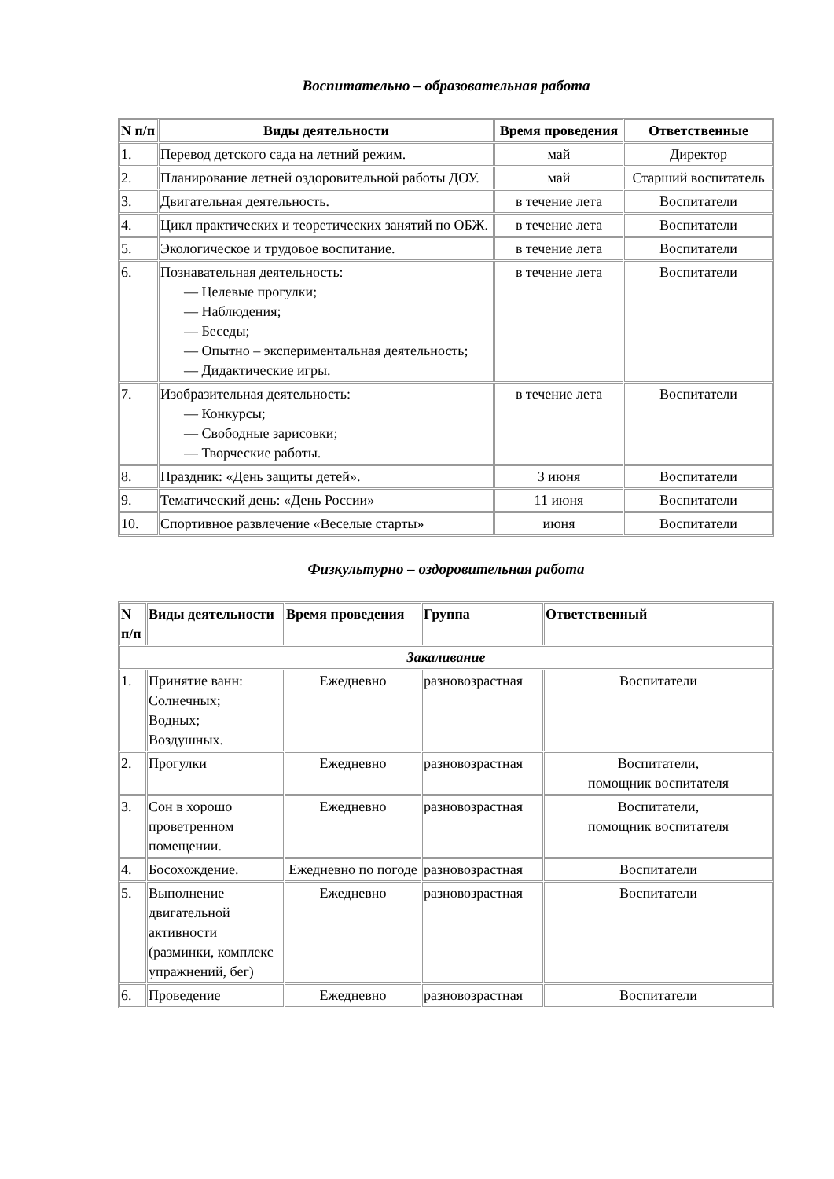Воспитательно – образовательная работа
| N п/п | Виды деятельности | Время проведения | Ответственные |
| --- | --- | --- | --- |
| 1. | Перевод детского сада на летний режим. | май | Директор |
| 2. | Планирование летней оздоровительной работы ДОУ. | май | Старший воспитатель |
| 3. | Двигательная деятельность. | в течение лета | Воспитатели |
| 4. | Цикл практических и теоретических занятий по ОБЖ. | в течение лета | Воспитатели |
| 5. | Экологическое и трудовое воспитание. | в течение лета | Воспитатели |
| 6. | Познавательная деятельность: — Целевые прогулки; — Наблюдения; — Беседы; — Опытно – экспериментальная деятельность; — Дидактические игры. | в течение лета | Воспитатели |
| 7. | Изобразительная деятельность: — Конкурсы; — Свободные зарисовки; — Творческие работы. | в течение лета | Воспитатели |
| 8. | Праздник: «День защиты детей». | 3 июня | Воспитатели |
| 9. | Тематический день: «День России» | 11 июня | Воспитатели |
| 10. | Спортивное развлечение «Веселые старты» | июня | Воспитатели |
Физкультурно – оздоровительная работа
| N п/п | Виды деятельности | Время проведения | Группа | Ответственный |
| --- | --- | --- | --- | --- |
| Закаливание | | | | |
| 1. | Принятие ванн: Солнечных; Водных; Воздушных. | Ежедневно | разновозрастная | Воспитатели |
| 2. | Прогулки | Ежедневно | разновозрастная | Воспитатели, помощник воспитателя |
| 3. | Сон в хорошо проветренном помещении. | Ежедневно | разновозрастная | Воспитатели, помощник воспитателя |
| 4. | Босохождение. | Ежедневно по погоде | разновозрастная | Воспитатели |
| 5. | Выполнение двигательной активности (разминки, комплекс упражнений, бег) | Ежедневно | разновозрастная | Воспитатели |
| 6. | Проведение | Ежедневно | разновозрастная | Воспитатели |